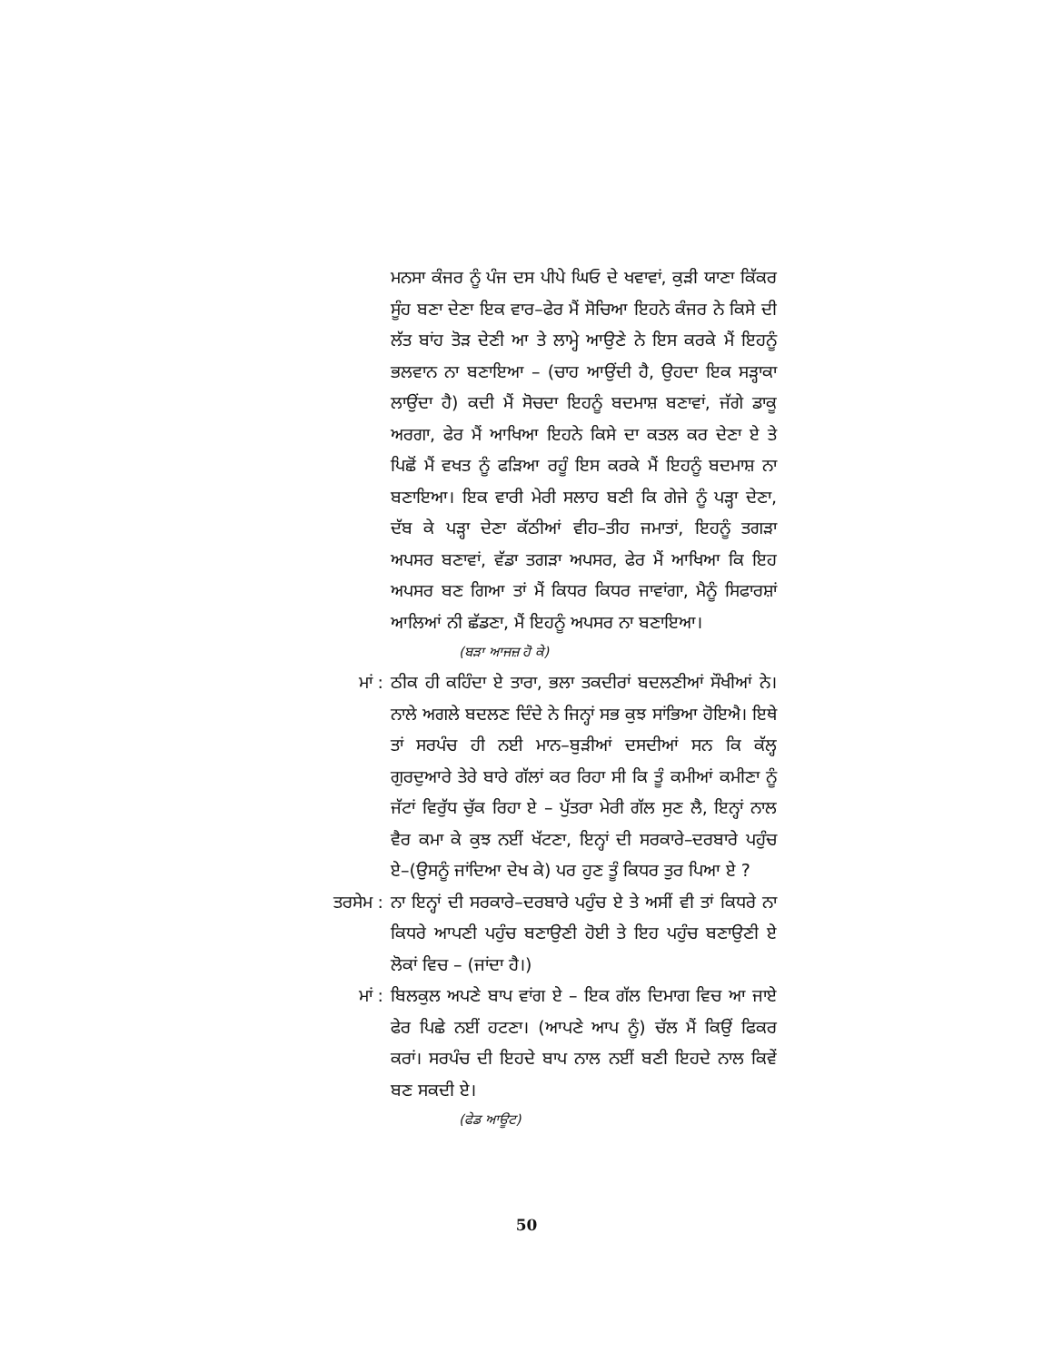ਮਨਸਾ ਕੰਜਰ ਨੂੰ ਪੰਜ ਦਸ ਪੀਪੇ ਘਿਓ ਦੇ ਖਵਾਵਾਂ, ਕੁੜੀ ਯਾਣਾ ਕਿੱਕਰ ਸੂੰਹ ਬਣਾ ਦੇਣਾ ਇਕ ਵਾਰ–ਫੇਰ ਮੈਂ ਸੋਚਿਆ ਇਹਨੇ ਕੰਜਰ ਨੇ ਕਿਸੇ ਦੀ ਲੱਤ ਬਾਂਹ ਤੋੜ ਦੇਣੀ ਆ ਤੇ ਲਾਮ੍ਹੇ ਆਉਣੇ ਨੇ ਇਸ ਕਰਕੇ ਮੈਂ ਇਹਨੂੰ ਭਲਵਾਨ ਨਾ ਬਣਾਇਆ – (ਚਾਹ ਆਉਂਦੀ ਹੈ, ਉਹਦਾ ਇਕ ਸੜ੍ਹਾਕਾ ਲਾਉਂਦਾ ਹੈ) ਕਦੀ ਮੈਂ ਸੋਚਦਾ ਇਹਨੂੰ ਬਦਮਾਸ਼ ਬਣਾਵਾਂ, ਜੱਗੇ ਡਾਕੂ ਅਰਗਾ, ਫੇਰ ਮੈਂ ਆਖਿਆ ਇਹਨੇ ਕਿਸੇ ਦਾ ਕਤਲ ਕਰ ਦੇਣਾ ਏ ਤੇ ਪਿਛੋਂ ਮੈਂ ਵਖਤ ਨੂੰ ਫੜਿਆ ਰਹੂੰ ਇਸ ਕਰਕੇ ਮੈਂ ਇਹਨੂੰ ਬਦਮਾਸ਼ ਨਾ ਬਣਾਇਆ। ਇਕ ਵਾਰੀ ਮੇਰੀ ਸਲਾਹ ਬਣੀ ਕਿ ਗੇਜੇ ਨੂੰ ਪੜ੍ਹਾ ਦੇਣਾ, ਦੱਬ ਕੇ ਪੜ੍ਹਾ ਦੇਣਾ ਕੱਠੀਆਂ ਵੀਹ–ਤੀਹ ਜਮਾਤਾਂ, ਇਹਨੂੰ ਤਗੜਾ ਅਪਸਰ ਬਣਾਵਾਂ, ਵੱਡਾ ਤਗੜਾ ਅਪਸਰ, ਫੇਰ ਮੈਂ ਆਖਿਆ ਕਿ ਇਹ ਅਪਸਰ ਬਣ ਗਿਆ ਤਾਂ ਮੈਂ ਕਿਧਰ ਕਿਧਰ ਜਾਵਾਂਗਾ, ਮੈਨੂੰ ਸਿਫਾਰਸ਼ਾਂ ਆਲਿਆਂ ਨੀ ਛੱਡਣਾ, ਮੈਂ ਇਹਨੂੰ ਅਪਸਰ ਨਾ ਬਣਾਇਆ।
(ਬੜਾ ਆਜਜ਼ ਹੋ ਕੇ)
ਮਾਂ : ਠੀਕ ਹੀ ਕਹਿੰਦਾ ਏ ਤਾਰਾ, ਭਲਾ ਤਕਦੀਰਾਂ ਬਦਲਣੀਆਂ ਸੌਖੀਆਂ ਨੇ। ਨਾਲੇ ਅਗਲੇ ਬਦਲਣ ਦਿੰਦੇ ਨੇ ਜਿਨ੍ਹਾਂ ਸਭ ਕੁਝ ਸਾਂਭਿਆ ਹੋਇਐ। ਇਥੇ ਤਾਂ ਸਰਪੰਚ ਹੀ ਨਈ ਮਾਨ–ਬੁੜੀਆਂ ਦਸਦੀਆਂ ਸਨ ਕਿ ਕੱਲ੍ਹ ਗੁਰਦੁਆਰੇ ਤੇਰੇ ਬਾਰੇ ਗੱਲਾਂ ਕਰ ਰਿਹਾ ਸੀ ਕਿ ਤੂੰ ਕਮੀਆਂ ਕਮੀਣਾ ਨੂੰ ਜੱਟਾਂ ਵਿਰੁੱਧ ਚੁੱਕ ਰਿਹਾ ਏ – ਪੁੱਤਰਾ ਮੇਰੀ ਗੱਲ ਸੁਣ ਲੈ, ਇਨ੍ਹਾਂ ਨਾਲ ਵੈਰ ਕਮਾ ਕੇ ਕੁਝ ਨਈਂ ਖੱਟਣਾ, ਇਨ੍ਹਾਂ ਦੀ ਸਰਕਾਰੇ–ਦਰਬਾਰੇ ਪਹੁੰਚ ਏ–(ਉਸਨੂੰ ਜਾਂਦਿਆ ਦੇਖ ਕੇ) ਪਰ ਹੁਣ ਤੂੰ ਕਿਧਰ ਤੁਰ ਪਿਆ ਏ ?
ਤਰਸੇਮ : ਨਾ ਇਨ੍ਹਾਂ ਦੀ ਸਰਕਾਰੇ–ਦਰਬਾਰੇ ਪਹੁੰਚ ਏ ਤੇ ਅਸੀਂ ਵੀ ਤਾਂ ਕਿਧਰੇ ਨਾ ਕਿਧਰੇ ਆਪਣੀ ਪਹੁੰਚ ਬਣਾਉਣੀ ਹੋਈ ਤੇ ਇਹ ਪਹੁੰਚ ਬਣਾਉਣੀ ਏ ਲੋਕਾਂ ਵਿਚ – (ਜਾਂਦਾ ਹੈ।)
ਮਾਂ : ਬਿਲਕੁਲ ਅਪਣੇ ਬਾਪ ਵਾਂਗ ਏ – ਇਕ ਗੱਲ ਦਿਮਾਗ ਵਿਚ ਆ ਜਾਏ ਫੇਰ ਪਿਛੇ ਨਈਂ ਹਟਣਾ। (ਆਪਣੇ ਆਪ ਨੂੰ) ਚੱਲ ਮੈਂ ਕਿਉਂ ਫਿਕਰ ਕਰਾਂ। ਸਰਪੰਚ ਦੀ ਇਹਦੇ ਬਾਪ ਨਾਲ ਨਈਂ ਬਣੀ ਇਹਦੇ ਨਾਲ ਕਿਵੇਂ ਬਣ ਸਕਦੀ ਏ।
(ਫੇਡ ਆਊਟ)
50